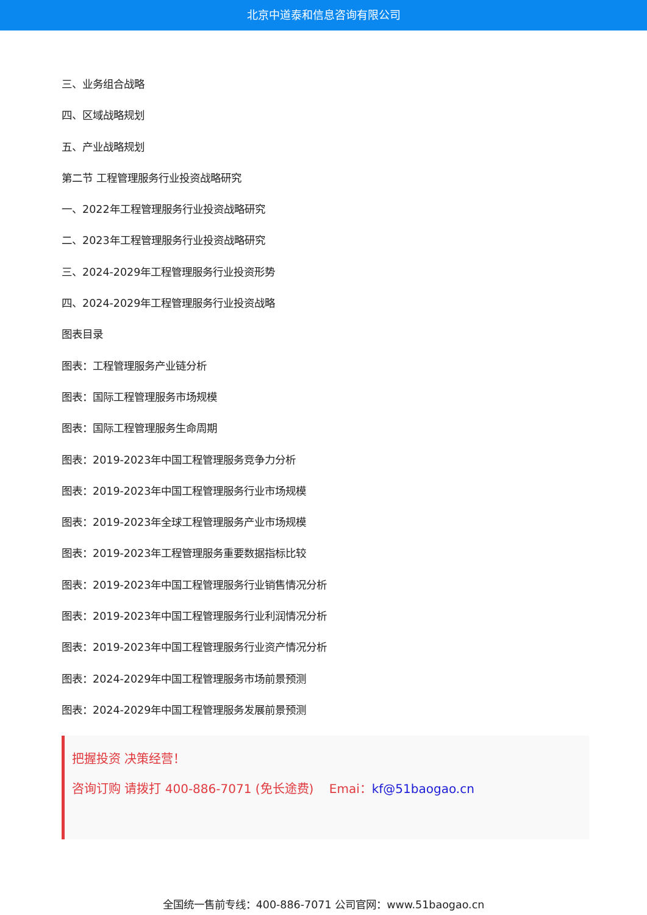北京中道泰和信息咨询有限公司
三、业务组合战略
四、区域战略规划
五、产业战略规划
第二节 工程管理服务行业投资战略研究
一、2022年工程管理服务行业投资战略研究
二、2023年工程管理服务行业投资战略研究
三、2024-2029年工程管理服务行业投资形势
四、2024-2029年工程管理服务行业投资战略
图表目录
图表：工程管理服务产业链分析
图表：国际工程管理服务市场规模
图表：国际工程管理服务生命周期
图表：2019-2023年中国工程管理服务竞争力分析
图表：2019-2023年中国工程管理服务行业市场规模
图表：2019-2023年全球工程管理服务产业市场规模
图表：2019-2023年工程管理服务重要数据指标比较
图表：2019-2023年中国工程管理服务行业销售情况分析
图表：2019-2023年中国工程管理服务行业利润情况分析
图表：2019-2023年中国工程管理服务行业资产情况分析
图表：2024-2029年中国工程管理服务市场前景预测
图表：2024-2029年中国工程管理服务发展前景预测
把握投资 决策经营！
咨询订购 请拨打 400-886-7071 (免长途费) Emai：kf@51baogao.cn
全国统一售前专线：400-886-7071 公司官网：www.51baogao.cn